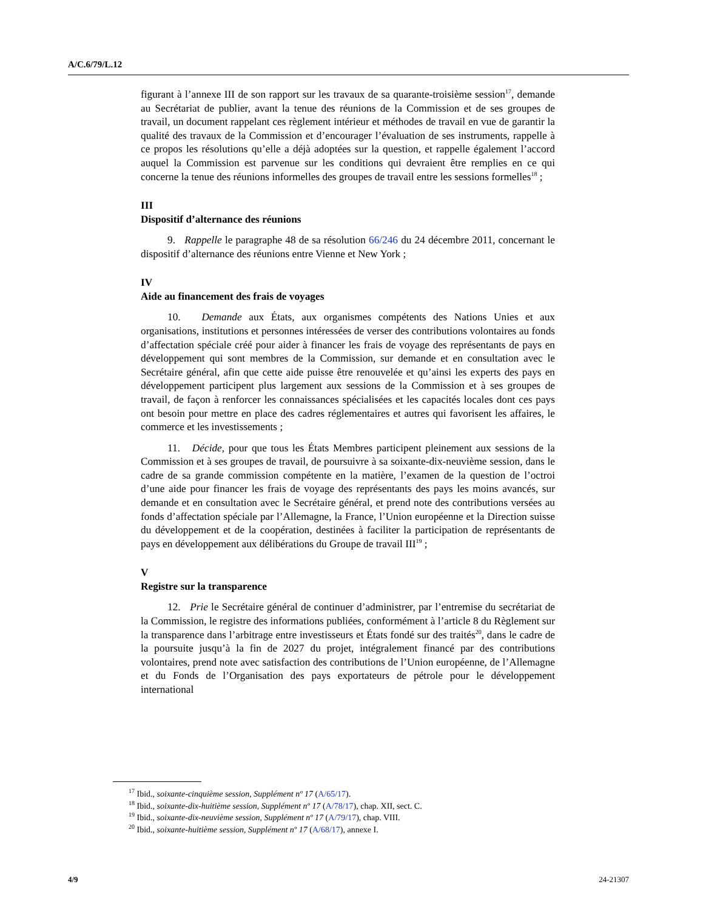A/C.6/79/L.12
figurant à l’annexe III de son rapport sur les travaux de sa quarante-troisième session<sup>17</sup>, demande au Secrétariat de publier, avant la tenue des réunions de la Commission et de ses groupes de travail, un document rappelant ces règlement intérieur et méthodes de travail en vue de garantir la qualité des travaux de la Commission et d’encourager l’évaluation de ses instruments, rappelle à ce propos les résolutions qu’elle a déjà adoptées sur la question, et rappelle également l’accord auquel la Commission est parvenue sur les conditions qui devraient être remplies en ce qui concerne la tenue des réunions informelles des groupes de travail entre les sessions formelles<sup>18</sup> ;
III
Dispositif d’alternance des réunions
9. Rappelle le paragraphe 48 de sa résolution 66/246 du 24 décembre 2011, concernant le dispositif d’alternance des réunions entre Vienne et New York ;
IV
Aide au financement des frais de voyages
10. Demande aux États, aux organismes compétents des Nations Unies et aux organisations, institutions et personnes intéressées de verser des contributions volontaires au fonds d’affectation spéciale créé pour aider à financer les frais de voyage des représentants de pays en développement qui sont membres de la Commission, sur demande et en consultation avec le Secrétaire général, afin que cette aide puisse être renouvelée et qu’ainsi les experts des pays en développement participent plus largement aux sessions de la Commission et à ses groupes de travail, de façon à renforcer les connaissances spécialisées et les capacités locales dont ces pays ont besoin pour mettre en place des cadres réglementaires et autres qui favorisent les affaires, le commerce et les investissements ;
11. Décide, pour que tous les États Membres participent pleinement aux sessions de la Commission et à ses groupes de travail, de poursuivre à sa soixante-dix-neuvième session, dans le cadre de sa grande commission compétente en la matière, l’examen de la question de l’octroi d’une aide pour financer les frais de voyage des représentants des pays les moins avancés, sur demande et en consultation avec le Secrétaire général, et prend note des contributions versées au fonds d’affectation spéciale par l’Allemagne, la France, l’Union européenne et la Direction suisse du développement et de la coopération, destinées à faciliter la participation de représentants de pays en développement aux délibérations du Groupe de travail III<sup>19</sup> ;
V
Registre sur la transparence
12. Prie le Secrétaire général de continuer d’administrer, par l’entremise du secrétariat de la Commission, le registre des informations publiées, conformément à l’article 8 du Règlement sur la transparence dans l’arbitrage entre investisseurs et États fondé sur des traités<sup>20</sup>, dans le cadre de la poursuite jusqu’à la fin de 2027 du projet, intégralement financé par des contributions volontaires, prend note avec satisfaction des contributions de l’Union européenne, de l’Allemagne et du Fonds de l’Organisation des pays exportateurs de pétrole pour le développement international
<sup>17</sup> Ibid., soixante-cinquième session, Supplément nº 17 (A/65/17).
<sup>18</sup> Ibid., soixante-dix-huitième session, Supplément nº 17 (A/78/17), chap. XII, sect. C.
<sup>19</sup> Ibid., soixante-dix-neuvième session, Supplément nº 17 (A/79/17), chap. VIII.
<sup>20</sup> Ibid., soixante-huitième session, Supplément nº 17 (A/68/17), annexe I.
4/9 24-21307